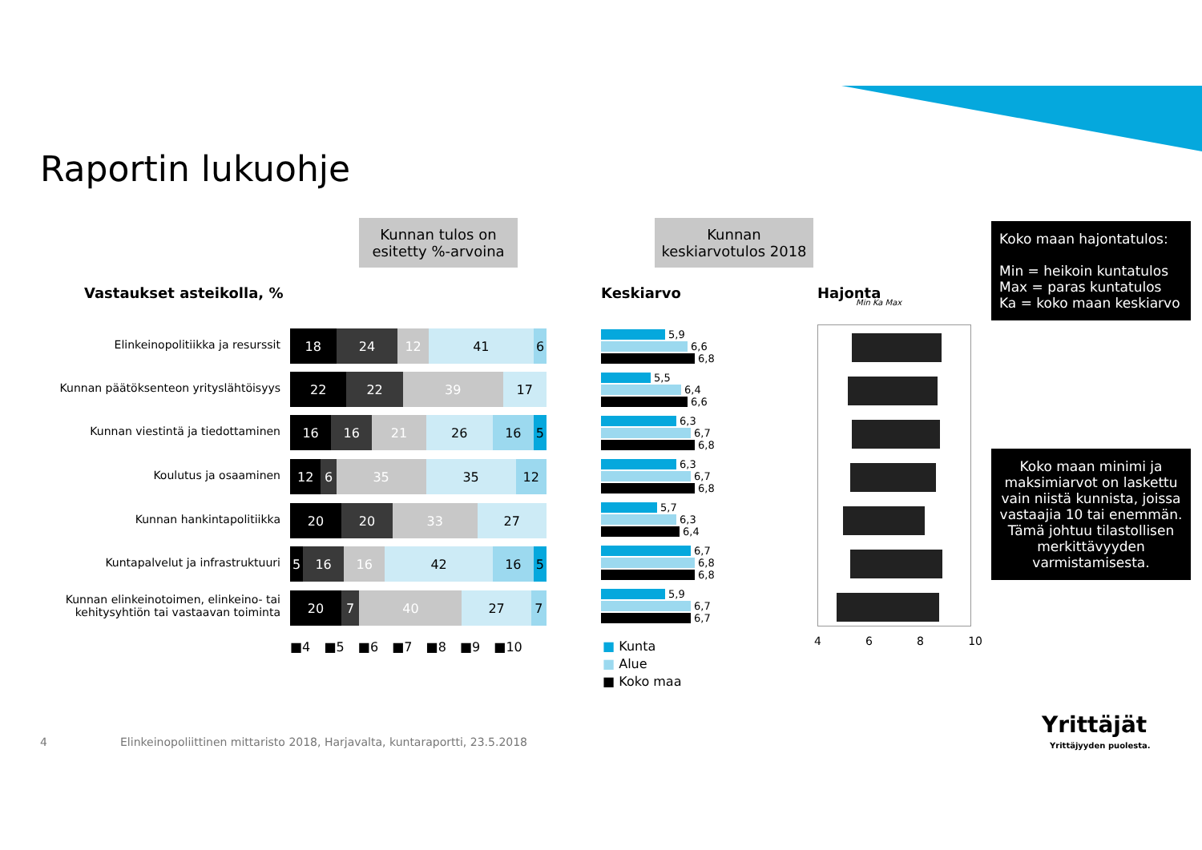Raportin lukuohje
Kunnan tulos on
esitetty %-arvoina
Kunnan
keskiarvotulos 2018
Koko maan hajontatulos:
Min = heikoin kuntatulos
Max = paras kuntatulos
Ka = koko maan keskiarvo
Koko maan minimi ja maksimiarvot on laskettu vain niistä kunnista, joissa vastaajia 10 tai enemmän. Tämä johtuu tilastollisen merkittävyyden varmistamisesta.
Vastaukset asteikolla, % Keskiarvo Hajonta
Min Ka Max
Elinkeinopolitiikka ja resurssit
18 24 12 41 6
Kunnan päätöksenteon yrityslähtöisyys
22 22 39 17
Kunnan viestintä ja tiedottaminen
16 16 21 26 16 5
Koulutus ja osaaminen
12 6 35 35 12
Kunnan hankintapolitiikka
20 20 33 27
Kuntapalvelut ja infrastruktuuri
5 16 16 42 16 5
Kunnan elinkeinotoimen, elinkeino- tai kehitysyhtiön tai vastaavan toiminta
20 7 40 27 7
■4 ■5 ■6 ■7 ■8 ■9 ■10
5,9
6,6
6,8
5,5
6,4
6,6
6,3
6,7
6,8
6,3
6,7
6,8
5,7
6,3
6,4
6,7
6,8
6,8
5,9
6,7
6,7
■ Kunta
■ Alue
■ Koko maa
4 6 8 10
4
Elinkeinopoliittinen mittaristo 2018, Harjavalta, kuntaraportti, 23.5.2018
Yrittäjät
Yrittäjyyden puolesta.